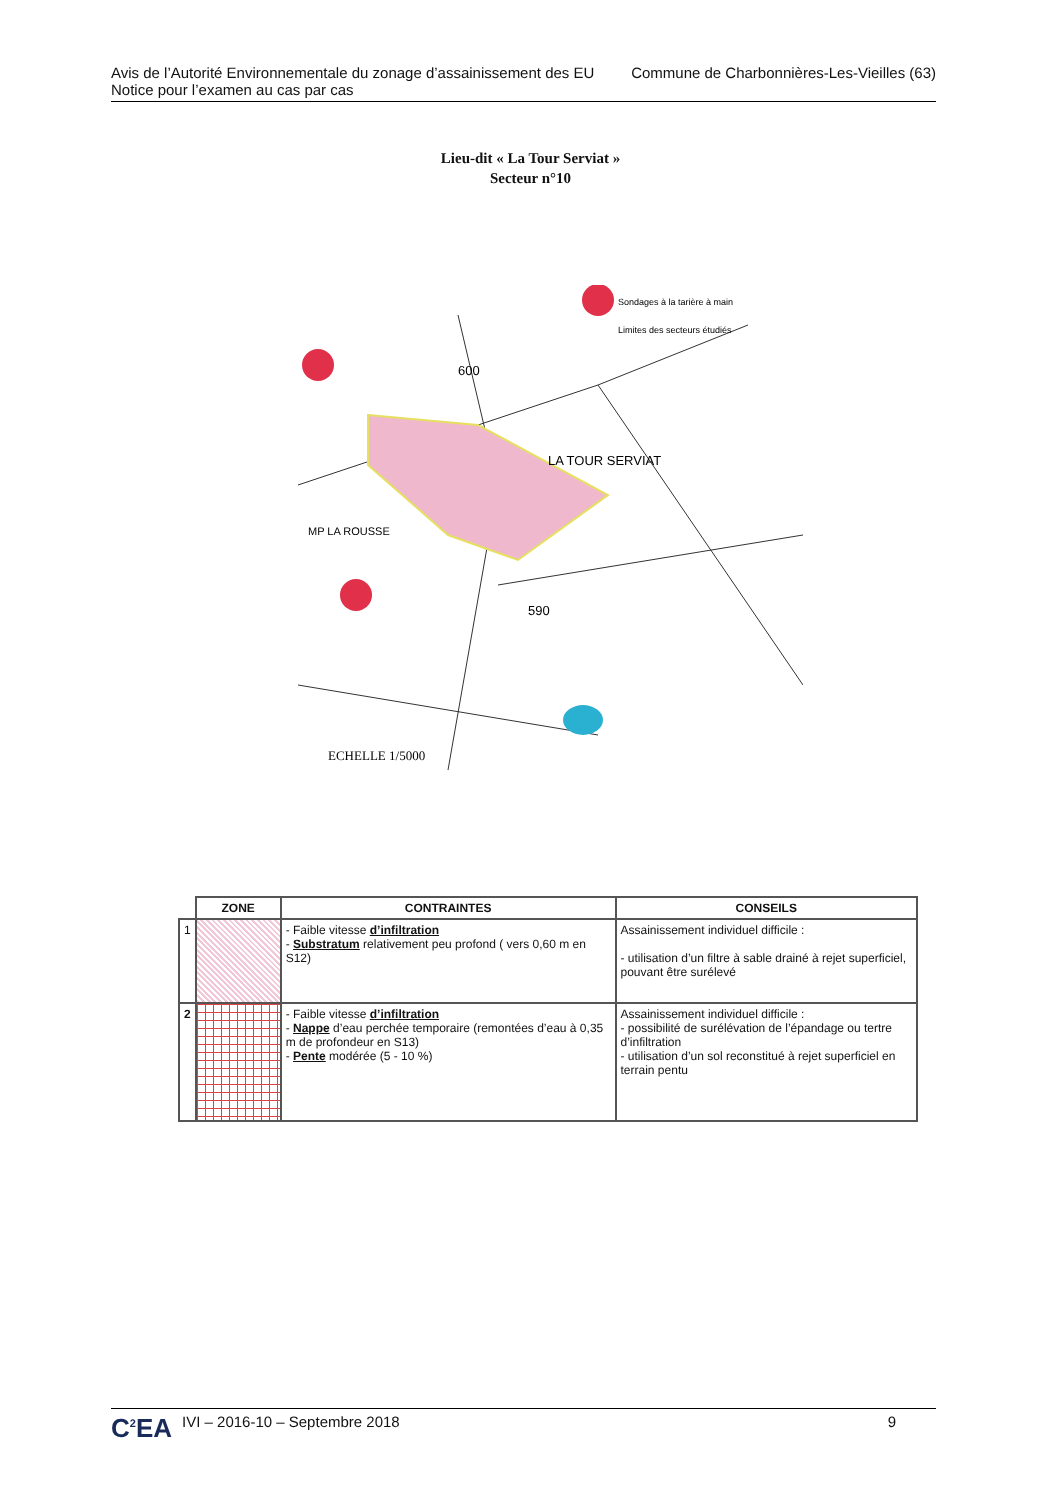Avis de l’Autorité Environnementale du zonage d’assainissement des EU
Notice pour l’examen au cas par cas
Commune de Charbonnières-Les-Vieilles (63)
Lieu-dit « La Tour Serviat »
Secteur n°10
Sondages à la tarière à main
Limites des secteurs étudiés
LA TOUR SERVIAT
MP LA ROUSSE
590
600
ECHELLE 1/5000
| | ZONE | CONTRAINTES | CONSEILS |
| --- | --- | --- | --- |
| 1 | | - Faible vitesse d’infiltration - Substratum relativement peu profond ( vers 0,60 m en S12) | Assainissement individuel difficile : - utilisation d’un filtre à sable drainé à rejet superficiel, pouvant être surélevé |
| 2 | | - Faible vitesse d’infiltration - Nappe d’eau perchée temporaire (remontées d’eau à 0,35 m de profondeur en S13) - Pente modérée (5 - 10 %) | Assainissement individuel difficile : - possibilité de surélévation de l’épandage ou tertre d’infiltration - utilisation d’un sol reconstitué à rejet superficiel en terrain pentu |
C<sup>2</sup>EA IVI – 2016-10 – Septembre 2018 9